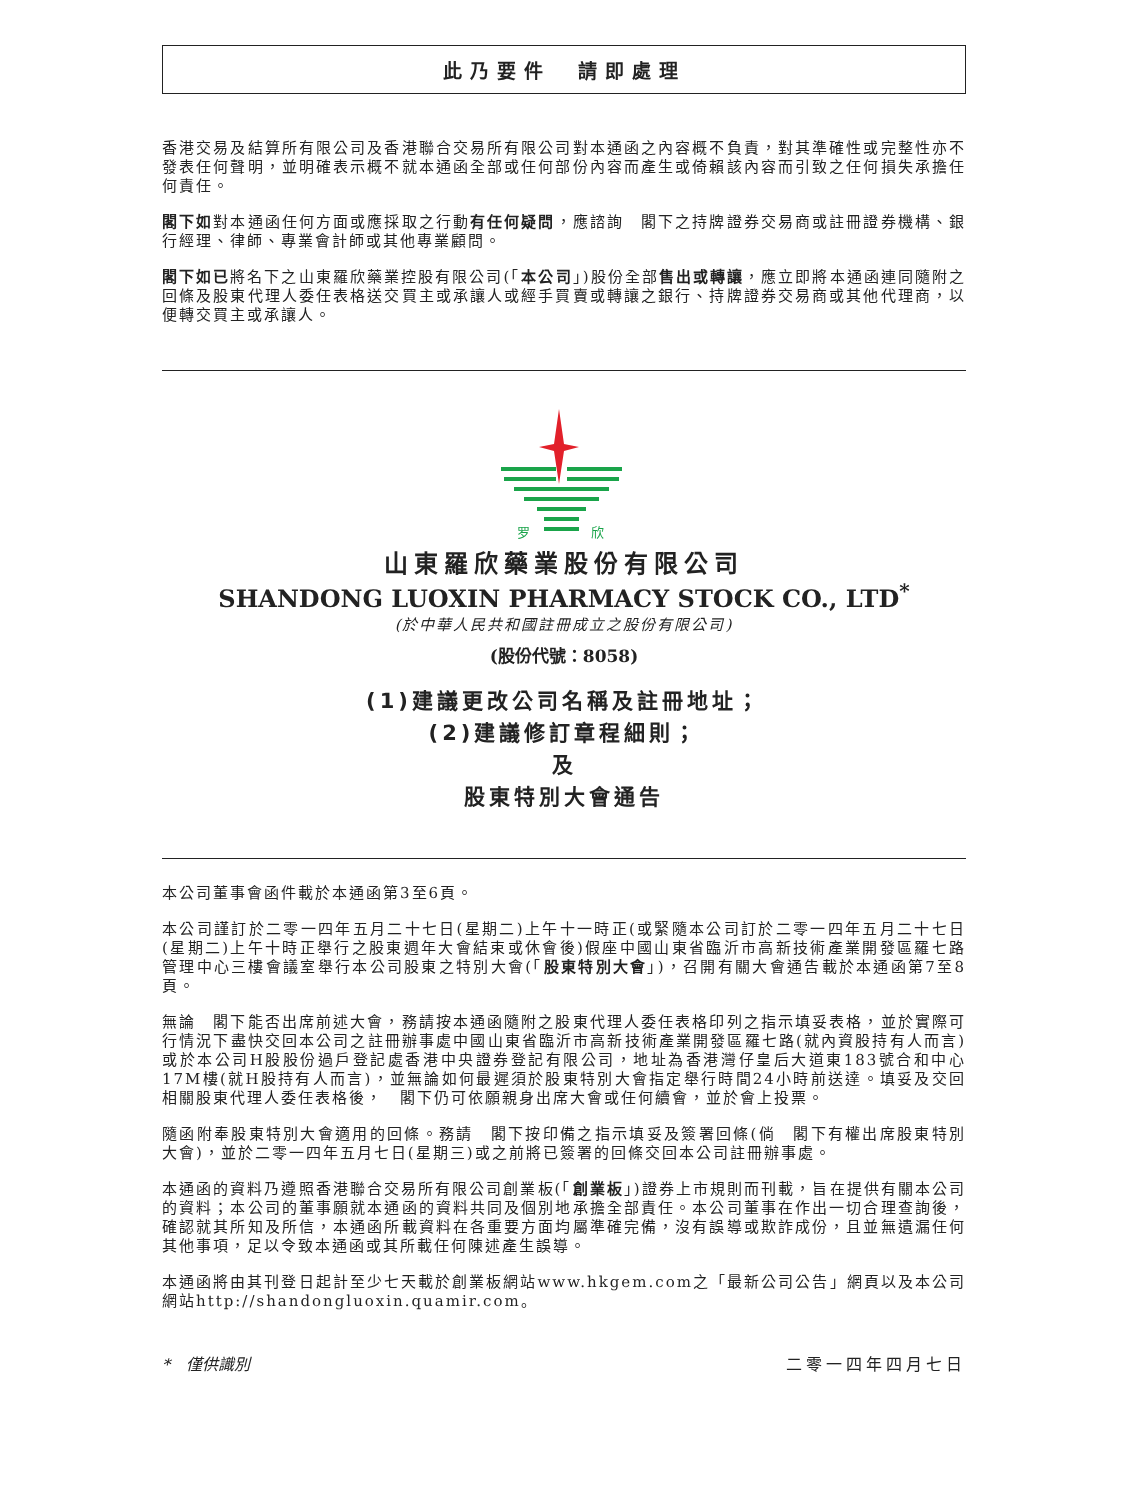此乃要件　請即處理
香港交易及結算所有限公司及香港聯合交易所有限公司對本通函之內容概不負責，對其準確性或完整性亦不發表任何聲明，並明確表示概不就本通函全部或任何部份內容而產生或倚賴該內容而引致之任何損失承擔任何責任。
閣下如對本通函任何方面或應採取之行動有任何疑問，應諮詢　閣下之持牌證券交易商或註冊證券機構、銀行經理、律師、專業會計師或其他專業顧問。
閣下如已將名下之山東羅欣藥業控股有限公司(「本公司」)股份全部售出或轉讓，應立即將本通函連同隨附之回條及股東代理人委任表格送交買主或承讓人或經手買賣或轉讓之銀行、持牌證券交易商或其他代理商，以便轉交買主或承讓人。
罗
欣
山東羅欣藥業股份有限公司
SHANDONG LUOXIN PHARMACY STOCK CO., LTD<sup>*</sup>
(於中華人民共和國註冊成立之股份有限公司)
(股份代號：8058)
(1)建議更改公司名稱及註冊地址；
(2)建議修訂章程細則；
及
股東特別大會通告
本公司董事會函件載於本通函第3至6頁。
本公司謹訂於二零一四年五月二十七日(星期二)上午十一時正(或緊隨本公司訂於二零一四年五月二十七日(星期二)上午十時正舉行之股東週年大會結束或休會後)假座中國山東省臨沂市高新技術產業開發區羅七路管理中心三樓會議室舉行本公司股東之特別大會(「股東特別大會」)，召開有關大會通告載於本通函第7至8頁。
無論　閣下能否出席前述大會，務請按本通函隨附之股東代理人委任表格印列之指示填妥表格，並於實際可行情況下盡快交回本公司之註冊辦事處中國山東省臨沂市高新技術產業開發區羅七路(就內資股持有人而言)或於本公司H股股份過戶登記處香港中央證券登記有限公司，地址為香港灣仔皇后大道東183號合和中心17M樓(就H股持有人而言)，並無論如何最遲須於股東特別大會指定舉行時間24小時前送達。填妥及交回相關股東代理人委任表格後，　閣下仍可依願親身出席大會或任何續會，並於會上投票。
隨函附奉股東特別大會適用的回條。務請　閣下按印備之指示填妥及簽署回條(倘　閣下有權出席股東特別大會)，並於二零一四年五月七日(星期三)或之前將已簽署的回條交回本公司註冊辦事處。
本通函的資料乃遵照香港聯合交易所有限公司創業板(「創業板」)證券上市規則而刊載，旨在提供有關本公司的資料；本公司的董事願就本通函的資料共同及個別地承擔全部責任。本公司董事在作出一切合理查詢後，確認就其所知及所信，本通函所載資料在各重要方面均屬準確完備，沒有誤導或欺詐成份，且並無遺漏任何其他事項，足以令致本通函或其所載任何陳述產生誤導。
本通函將由其刊登日起計至少七天載於創業板網站www.hkgem.com之「最新公司公告」網頁以及本公司網站http://shandongluoxin.quamir.com。
*　僅供識別 二零一四年四月七日